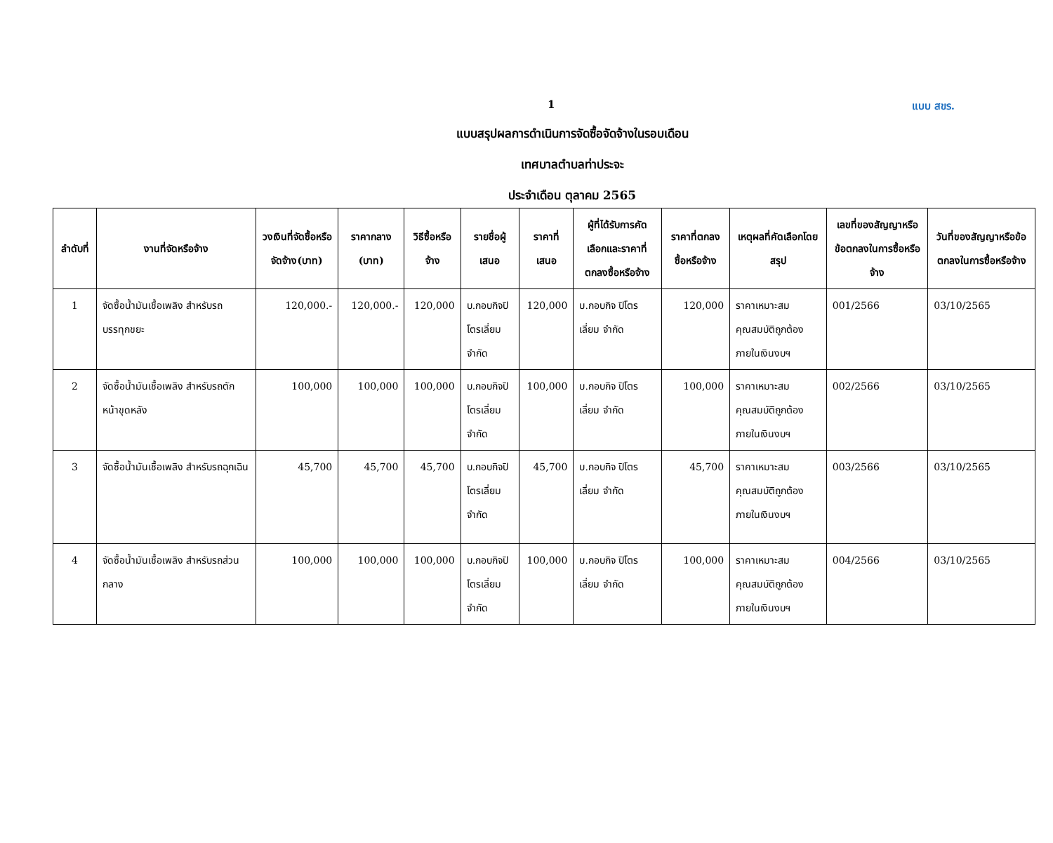1 แบบ สขร.
แบบสรุปผลการดำเนินการจัดซื้อจัดจ้างในรอบเดือน
เทศบาลตำบลท่าประจะ
ประจำเดือน ตุลาคม 2565
| ลำดับที่ | งานที่จัดหรือจ้าง | วงเงินที่จัดซื้อหรือจัดจ้าง(บาท) | ราคากลาง (บาท) | วิธีซื้อหรือจ้าง | รายชื่อผู้เสนอ | ราคาที่เสนอ | ผู้ที่ได้รับการคัดเลือกและราคาที่ตกลงซื้อหรือจ้าง | ราคาที่ตกลงซื้อหรือจ้าง | เหตุผลที่คัดเลือกโดยสรุป | เลขที่ของสัญญาหรือข้อตกลงในการซื้อหรือจ้าง | วันที่ของสัญญาหรือข้อตกลงในการซื้อหรือจ้าง |
| --- | --- | --- | --- | --- | --- | --- | --- | --- | --- | --- | --- |
| 1 | จัดซื้อน้ำมันเชื้อเพลิง สำหรับรถบรรทุกขยะ | 120,000.- | 120,000.- | 120,000 | บ.กอบกิจปิโตรเลี่ยม จำกัด | 120,000 | บ.กอบกิจ ปิโตรเลี่ยม จำกัด | 120,000 | ราคาเหมาะสม คุณสมบัติถูกต้อง ภายในเงินงบฯ | 001/2566 | 03/10/2565 |
| 2 | จัดซื้อน้ำมันเชื้อเพลิง สำหรับรถตักหน้าขุดหลัง | 100,000 | 100,000 | 100,000 | บ.กอบกิจปิโตรเลี่ยม จำกัด | 100,000 | บ.กอบกิจ ปิโตรเลี่ยม จำกัด | 100,000 | ราคาเหมาะสม คุณสมบัติถูกต้อง ภายในเงินงบฯ | 002/2566 | 03/10/2565 |
| 3 | จัดซื้อน้ำมันเชื้อเพลิง สำหรับรถฉุกเฉิน | 45,700 | 45,700 | 45,700 | บ.กอบกิจปิโตรเลี่ยม จำกัด | 45,700 | บ.กอบกิจ ปิโตรเลี่ยม จำกัด | 45,700 | ราคาเหมาะสม คุณสมบัติถูกต้อง ภายในเงินงบฯ | 003/2566 | 03/10/2565 |
| 4 | จัดซื้อน้ำมันเชื้อเพลิง สำหรับรถส่วนกลาง | 100,000 | 100,000 | 100,000 | บ.กอบกิจปิโตรเลี่ยม จำกัด | 100,000 | บ.กอบกิจ ปิโตรเลี่ยม จำกัด | 100,000 | ราคาเหมาะสม คุณสมบัติถูกต้อง ภายในเงินงบฯ | 004/2566 | 03/10/2565 |